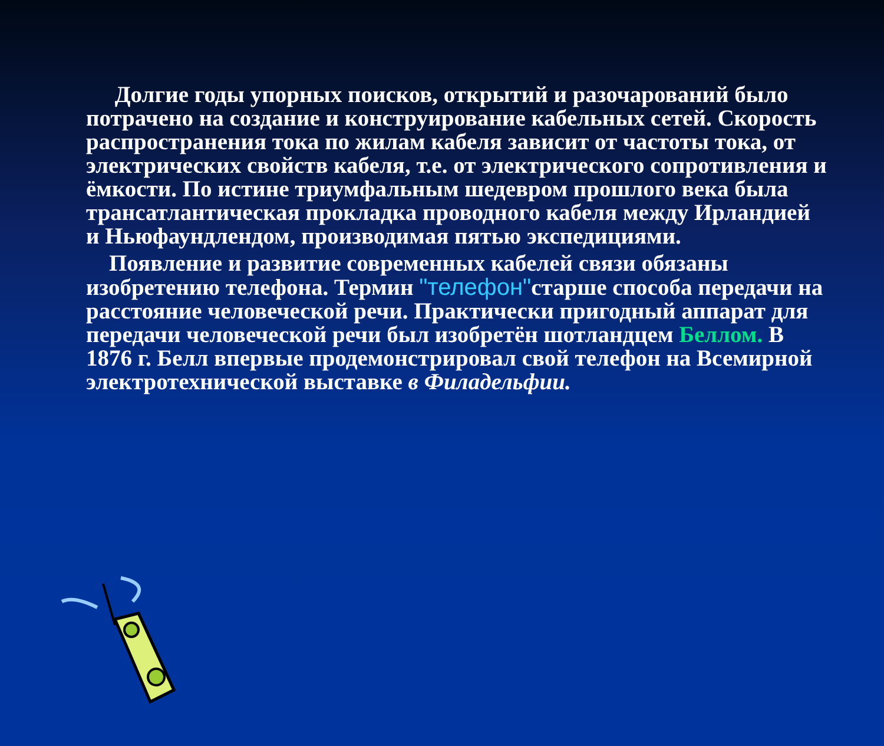Долгие годы упорных поисков, открытий и разочарований было потрачено на создание и конструирование кабельных сетей. Скорость распространения тока по жилам кабеля зависит от частоты тока, от электрических свойств кабеля, т.е. от электрического сопротивления и ёмкости. По истине триумфальным шедевром прошлого века была трансатлантическая прокладка проводного кабеля между Ирландией и Ньюфаундлендом, производимая пятью экспедициями.
Появление и развитие современных кабелей связи обязаны изобретению телефона. Термин "телефон"старше способа передачи на расстояние человеческой речи. Практически пригодный аппарат для передачи человеческой речи был изобретён шотландцем Беллом. В 1876 г. Белл впервые продемонстрировал свой телефон на Всемирной электротехнической выставке в Филадельфии.